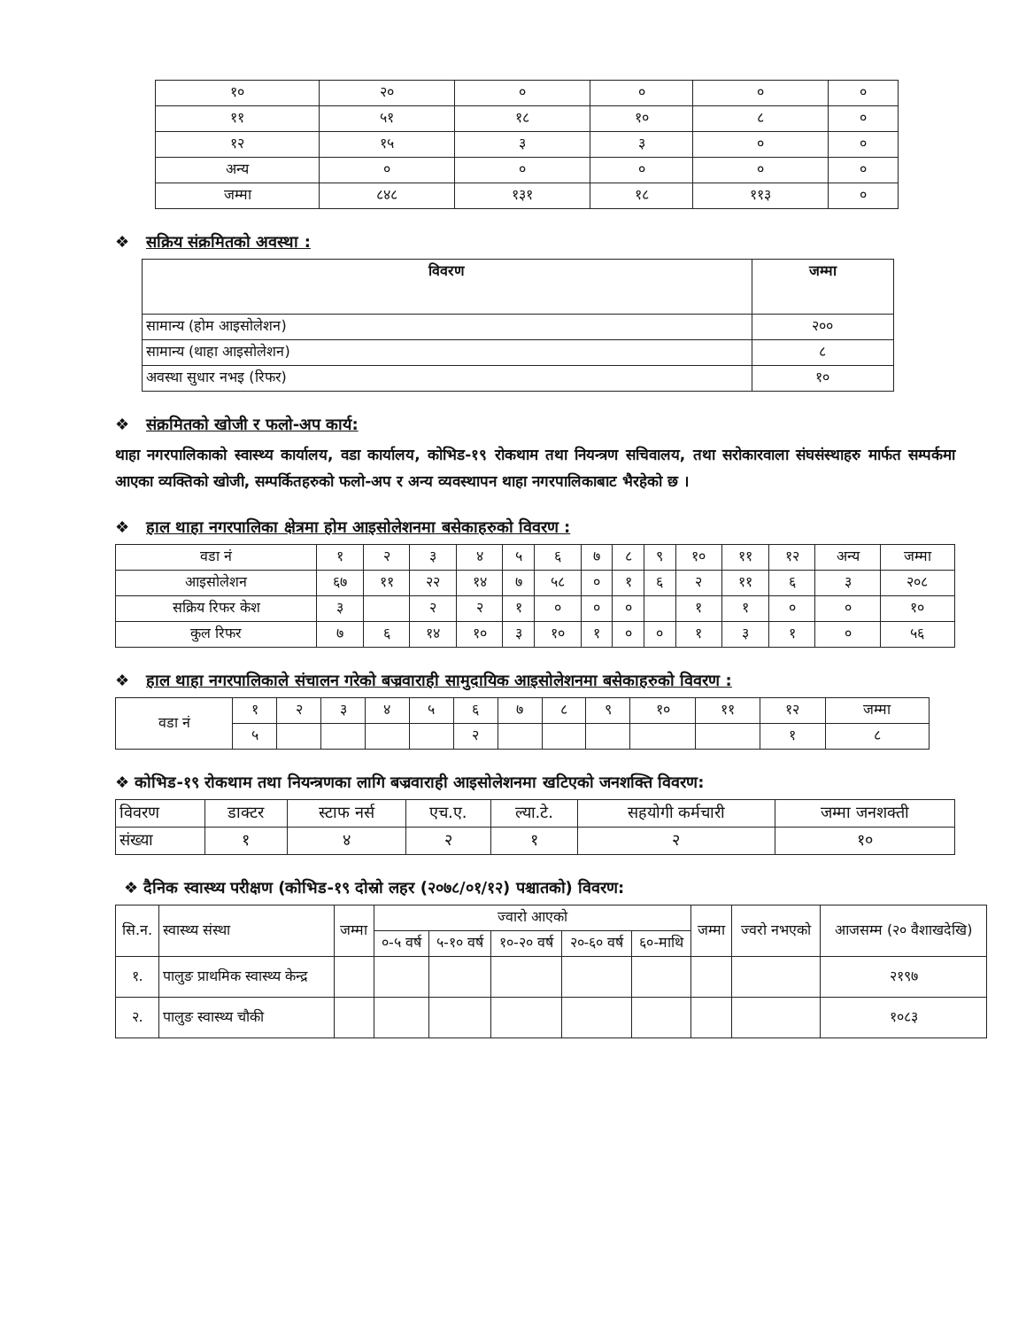| १० | २० | ० | ० | ० | ० |
| ११ | ५१ | १८ | १० | ८ | ० |
| १२ | १५ | ३ | ३ | ० | ० |
| अन्य | ० | ० | ० | ० | ० |
| जम्मा | ८४८ | १३१ | १८ | ११३ | ० |
❖ सक्रिय संक्रमितको अवस्था :
| विवरण | जम्मा |
| --- | --- |
| सामान्य (होम आइसोलेशन) | २०० |
| सामान्य (थाहा आइसोलेशन) | ८ |
| अवस्था सुधार नभइ (रिफर) | १० |
❖ संक्रमितको खोजी र फलो-अप कार्य:
थाहा नगरपालिकाको स्वास्थ्य कार्यालय, वडा कार्यालय, कोभिड-१९ रोकथाम तथा नियन्त्रण सचिवालय, तथा सरोकारवाला संघसंस्थाहरु मार्फत सम्पर्कमा आएका व्यक्तिको खोजी, सम्पर्कितहरुको फलो-अप र अन्य व्यवस्थापन थाहा नगरपालिकाबाट भैरहेको छ ।
❖ हाल थाहा नगरपालिका क्षेत्रमा होम आइसोलेशनमा बसेकाहरुको विवरण :
| वडा नं | १ | २ | ३ | ४ | ५ | ६ | ७ | ८ | ९ | १० | ११ | १२ | अन्य | जम्मा |
| आइसोलेशन | ६७ | ११ | २२ | १४ | ७ | ५८ | ० | १ | ६ | २ | ११ | ६ | ३ | २०८ |
| सक्रिय रिफर केश | ३ | | २ | २ | १ | ० | ० | ० | | १ | १ | ० | ० | १० |
| कुल रिफर | ७ | ६ | १४ | १० | ३ | १० | १ | ० | ० | १ | ३ | १ | ० | ५६ |
❖ हाल थाहा नगरपालिकाले संचालन गरेको बज्रवाराही सामुदायिक आइसोलेशनमा बसेकाहरुको विवरण :
| वडा नं | १ | २ | ३ | ४ | ५ | ६ | ७ | ८ | ९ | १० | ११ | १२ | जम्मा |
| | ५ | | | | | २ | | | | | | १ | ८ |
❖ कोभिड-१९ रोकथाम तथा नियन्त्रणका लागि बज्रवाराही आइसोलेशनमा खटिएको जनशक्ति विवरण:
| विवरण | डाक्टर | स्टाफ नर्स | एच.ए. | ल्या.टे. | सहयोगी कर्मचारी | जम्मा जनशक्ती |
| संख्या | १ | ४ | २ | १ | २ | १० |
❖ दैनिक स्वास्थ्य परीक्षण (कोभिड-१९ दोस्रो लहर (२०७८/०१/१२) पश्चातको) विवरण:
| सि.न. | स्वास्थ्य संस्था | जम्मा | ज्वारो आएको | | | | | जम्मा | ज्वरो नभएको | आजसम्म (२० वैशाखदेखि) |
| | | | ०-५ वर्ष | ५-१० वर्ष | १०-२० वर्ष | २०-६० वर्ष | ६०-माथि | | | |
| १. | पालुङ प्राथमिक स्वास्थ्य केन्द्र | | | | | | | | | २१९७ |
| २. | पालुङ स्वास्थ्य चौकी | | | | | | | | | १०८३ |